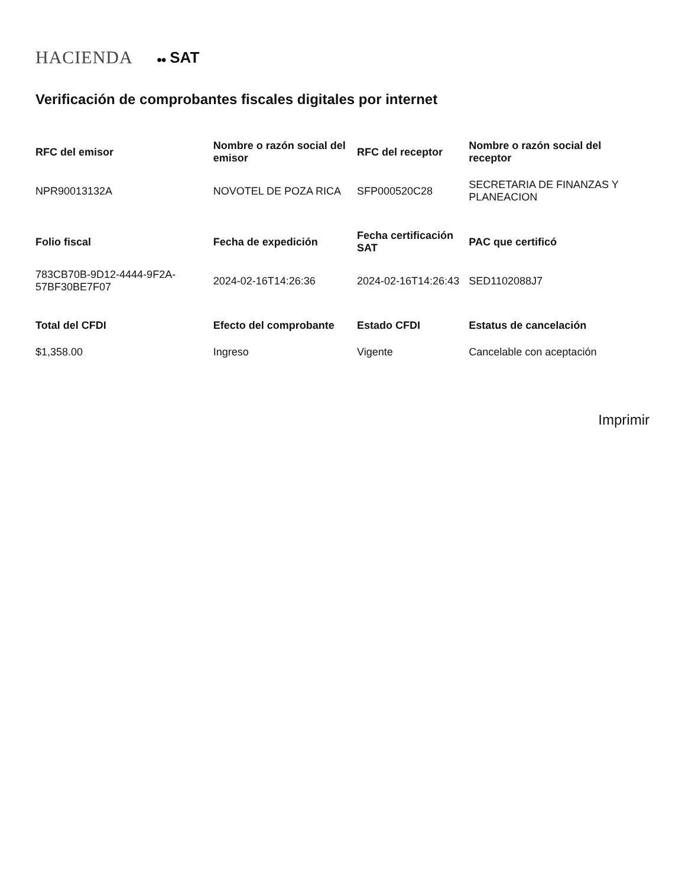HACIENDA ●● SAT
Verificación de comprobantes fiscales digitales por internet
| RFC del emisor | Nombre o razón social del emisor | RFC del receptor | Nombre o razón social del receptor |
| --- | --- | --- | --- |
| NPR9001313​2A | NOVOTEL DE POZA RICA | SFP000520C28 | SECRETARIA DE FINANZAS Y PLANEACION |
| Folio fiscal | Fecha de expedición | Fecha certificación SAT | PAC que certificó |
| 783CB70B-9D12-4444-9F2A-57BF30BE7F07 | 2024-02-16T14:26:36 | 2024-02-16T14:26:43 | SED1102088J7 |
| Total del CFDI | Efecto del comprobante | Estado CFDI | Estatus de cancelación |
| $1,358.00 | Ingreso | Vigente | Cancelable con aceptación |
Imprimir